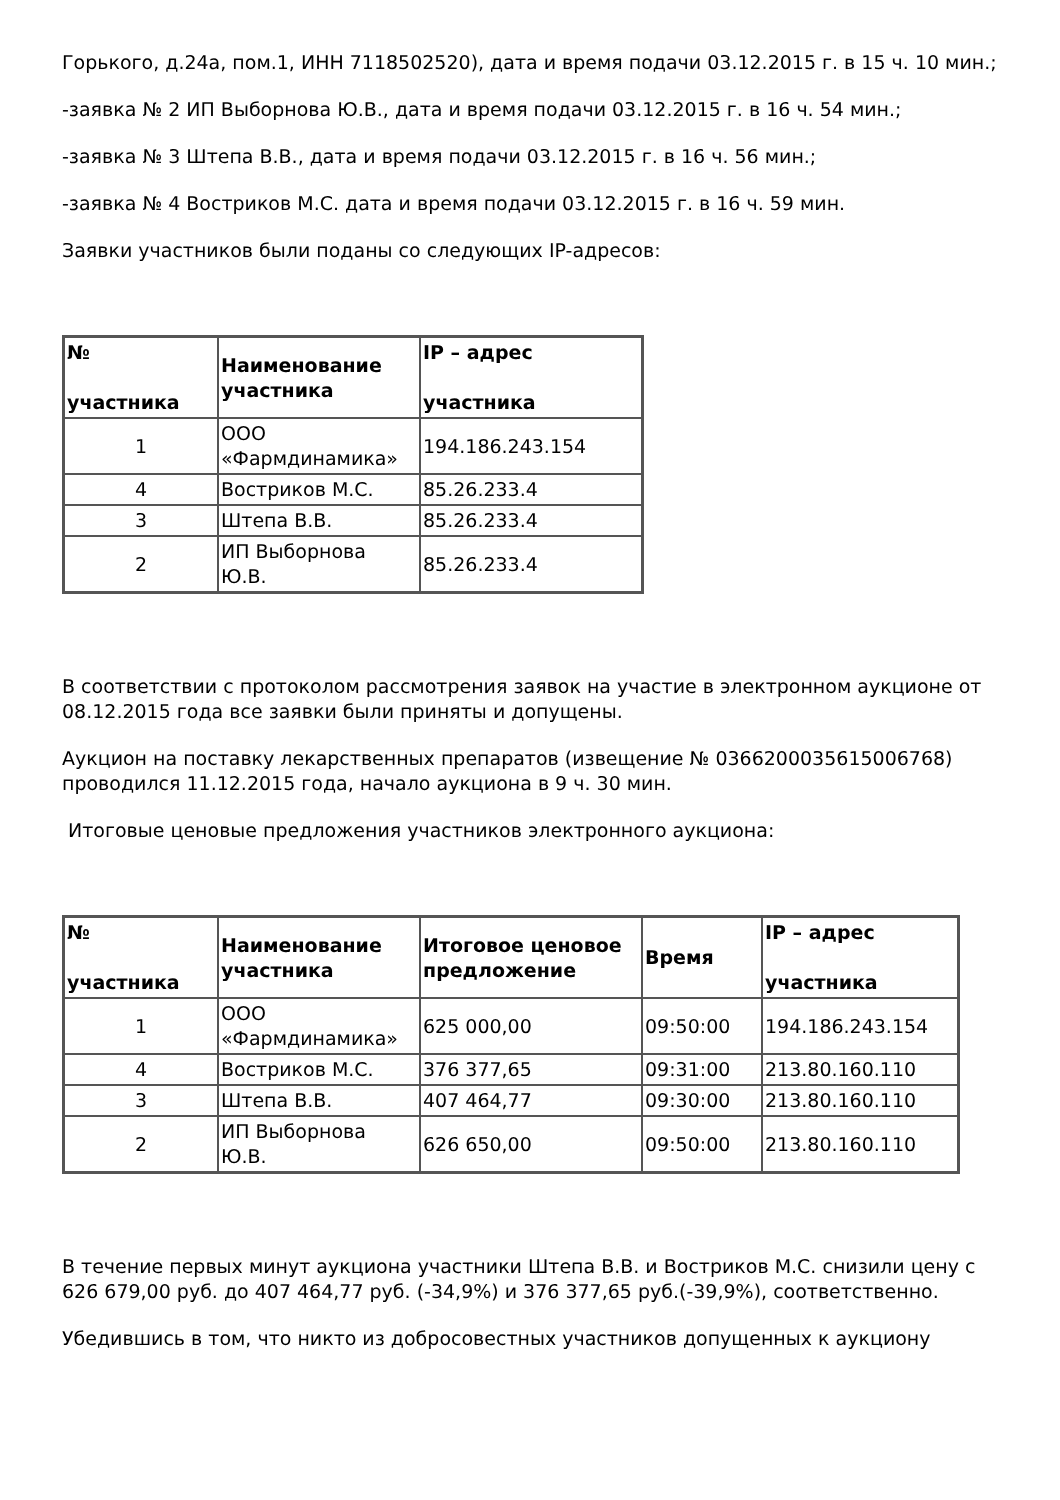Горького, д.24а, пом.1, ИНН 7118502520), дата и время подачи 03.12.2015 г. в 15 ч. 10 мин.;
-заявка № 2 ИП Выборнова Ю.В., дата и время подачи 03.12.2015 г. в 16 ч. 54 мин.;
-заявка № 3 Штепа В.В., дата и время подачи 03.12.2015 г. в 16 ч. 56 мин.;
-заявка № 4 Востриков М.С. дата и время подачи 03.12.2015 г. в 16 ч. 59 мин.
Заявки участников были поданы со следующих IP-адресов:
| № участника | Наименование участника | IP – адрес участника |
| --- | --- | --- |
| 1 | ООО «Фармдинамика» | 194.186.243.154 |
| 4 | Востриков М.С. | 85.26.233.4 |
| 3 | Штепа В.В. | 85.26.233.4 |
| 2 | ИП Выборнова Ю.В. | 85.26.233.4 |
В соответствии с протоколом рассмотрения заявок на участие в электронном аукционе от 08.12.2015 года все заявки были приняты и допущены.
Аукцион на поставку лекарственных препаратов (извещение № 0366200035615006768) проводился 11.12.2015 года, начало аукциона в 9 ч. 30 мин.
Итоговые ценовые предложения участников электронного аукциона:
| № участника | Наименование участника | Итоговое ценовое предложение | Время | IP – адрес участника |
| --- | --- | --- | --- | --- |
| 1 | ООО «Фармдинамика» | 625 000,00 | 09:50:00 | 194.186.243.154 |
| 4 | Востриков М.С. | 376 377,65 | 09:31:00 | 213.80.160.110 |
| 3 | Штепа В.В. | 407 464,77 | 09:30:00 | 213.80.160.110 |
| 2 | ИП Выборнова Ю.В. | 626 650,00 | 09:50:00 | 213.80.160.110 |
В течение первых минут аукциона участники Штепа В.В. и Востриков М.С. снизили цену с 626 679,00 руб. до 407 464,77 руб. (-34,9%) и 376 377,65 руб.(-39,9%), соответственно.
Убедившись в том, что никто из добросовестных участников допущенных к аукциону